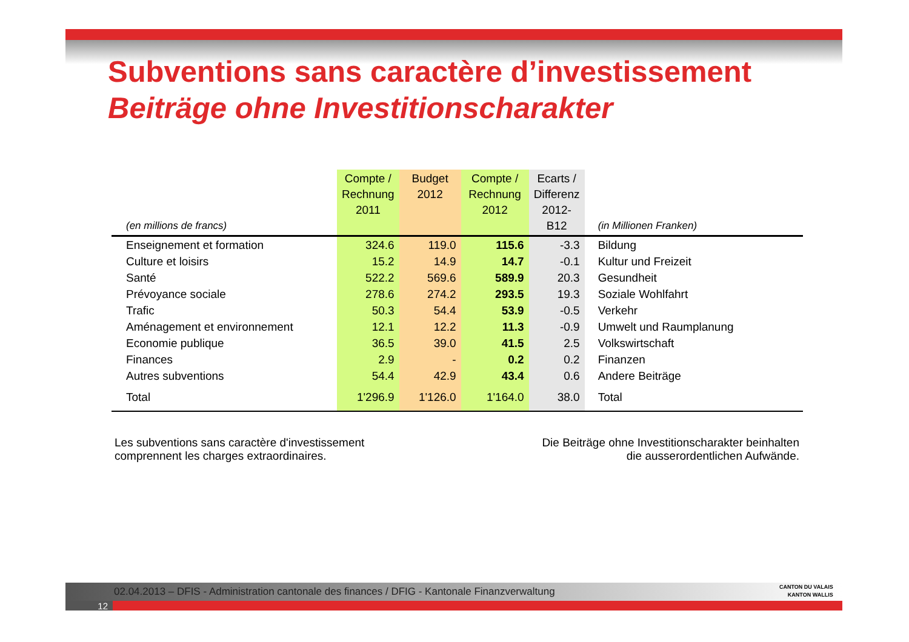Subventions sans caractère d’investissement
Beiträge ohne Investitionscharakter
| (en millions de francs) | Compte / Rechnung 2011 | Budget 2012 | Compte / Rechnung 2012 | Ecarts / Differenz 2012-B12 | (in Millionen Franken) |
| --- | --- | --- | --- | --- | --- |
| Enseignement et formation | 324.6 | 119.0 | 115.6 | -3.3 | Bildung |
| Culture et loisirs | 15.2 | 14.9 | 14.7 | -0.1 | Kultur und Freizeit |
| Santé | 522.2 | 569.6 | 589.9 | 20.3 | Gesundheit |
| Prévoyance sociale | 278.6 | 274.2 | 293.5 | 19.3 | Soziale Wohlfahrt |
| Trafic | 50.3 | 54.4 | 53.9 | -0.5 | Verkehr |
| Aménagement et environnement | 12.1 | 12.2 | 11.3 | -0.9 | Umwelt und Raumplanung |
| Economie publique | 36.5 | 39.0 | 41.5 | 2.5 | Volkswirtschaft |
| Finances | 2.9 | - | 0.2 | 0.2 | Finanzen |
| Autres subventions | 54.4 | 42.9 | 43.4 | 0.6 | Andere Beiträge |
| Total | 1'296.9 | 1'126.0 | 1'164.0 | 38.0 | Total |
Les subventions sans caractère d'investissement
comprennent les charges extraordinaires.
Die Beiträge ohne Investitionscharakter beinhalten
die ausserordentlichen Aufwände.
02.04.2013 – DFIS - Administration cantonale des finances / DFIG - Kantonale Finanzverwaltung
12
CANTON DU VALAIS
KANTON WALLIS